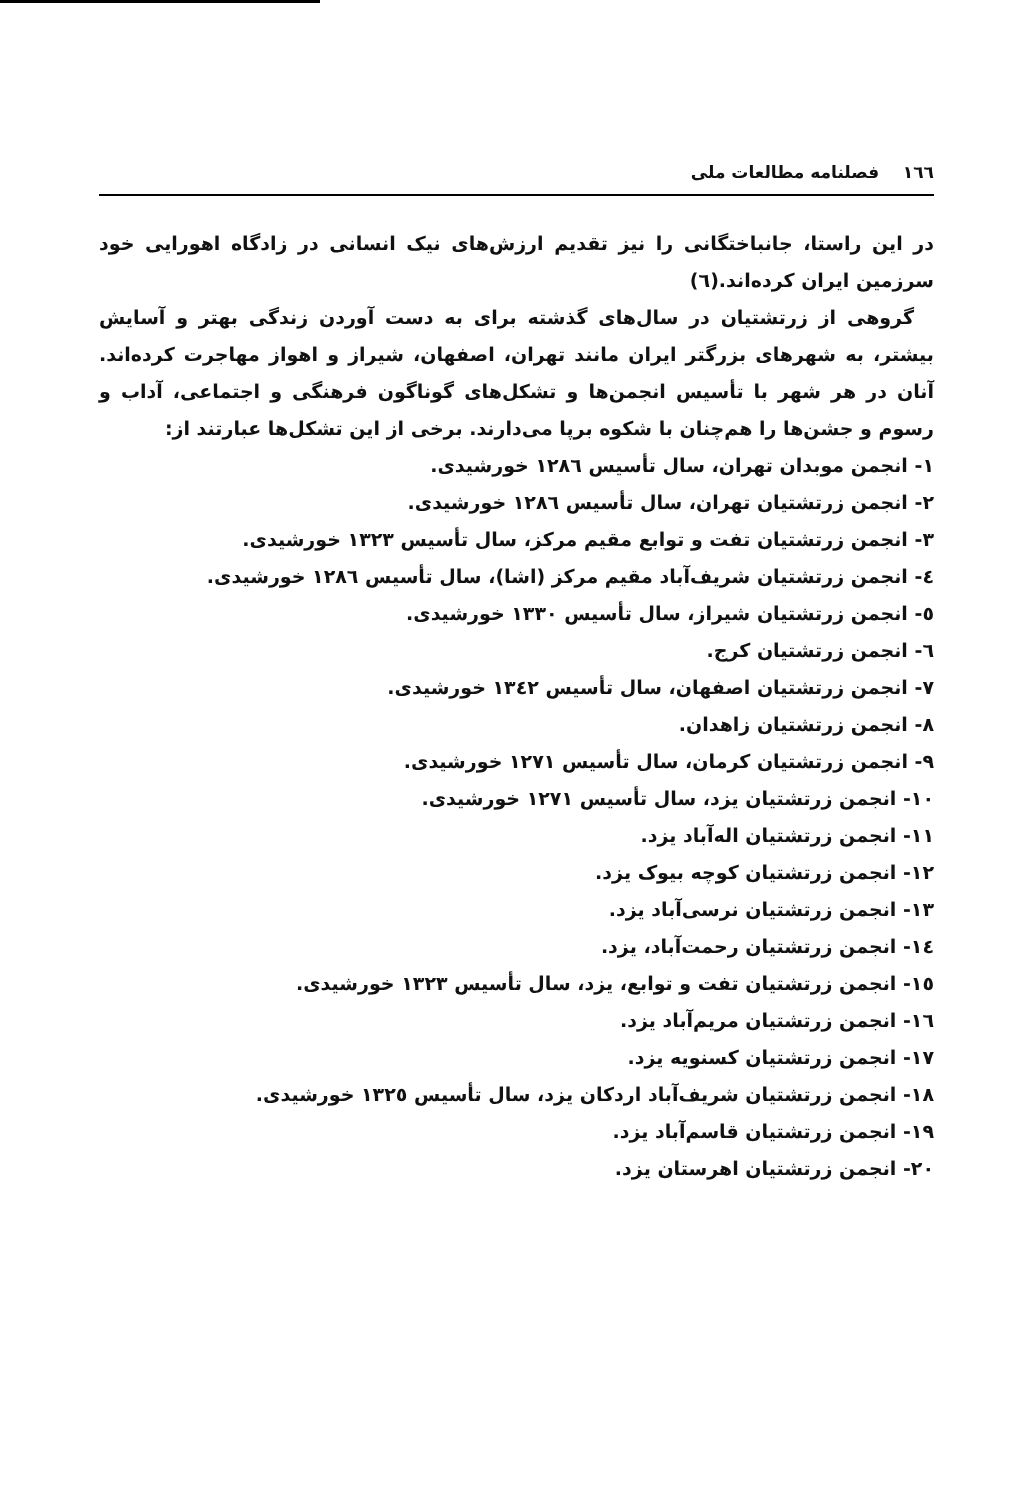١٦٦ فصلنامه مطالعات ملی
در این راستا، جانباختگانی را نیز تقدیم ارزش‌های نیک انسانی در زادگاه اهورایی خود سرزمین ایران کرده‌اند.(٦)
گروهی از زرتشتیان در سال‌های گذشته برای به دست آوردن زندگی بهتر و آسایش بیشتر، به شهرهای بزرگتر ایران مانند تهران، اصفهان، شیراز و اهواز مهاجرت کرده‌اند. آنان در هر شهر با تأسیس انجمن‌ها و تشکل‌های گوناگون فرهنگی و اجتماعی، آداب و رسوم و جشن‌ها را هم‌چنان با شکوه برپا می‌دارند. برخی از این تشکل‌ها عبارتند از:
١- انجمن موبدان تهران، سال تأسیس ١٢٨٦ خورشیدی.
٢- انجمن زرتشتیان تهران، سال تأسیس ١٢٨٦ خورشیدی.
٣- انجمن زرتشتیان تفت و توابع مقیم مرکز، سال تأسیس ١٣٢٣ خورشیدی.
٤- انجمن زرتشتیان شریف‌آباد مقیم مرکز (اشا)، سال تأسیس ١٢٨٦ خورشیدی.
٥- انجمن زرتشتیان شیراز، سال تأسیس ١٣٣٠ خورشیدی.
٦- انجمن زرتشتیان کرج.
٧- انجمن زرتشتیان اصفهان، سال تأسیس ١٣٤٢ خورشیدی.
٨- انجمن زرتشتیان زاهدان.
٩- انجمن زرتشتیان کرمان، سال تأسیس ١٢٧١ خورشیدی.
١٠- انجمن زرتشتیان یزد، سال تأسیس ١٢٧١ خورشیدی.
١١- انجمن زرتشتیان اله‌آباد یزد.
١٢- انجمن زرتشتیان کوچه بیوک یزد.
١٣- انجمن زرتشتیان نرسی‌آباد یزد.
١٤- انجمن زرتشتیان رحمت‌آباد، یزد.
١٥- انجمن زرتشتیان تفت و توابع، یزد، سال تأسیس ١٣٢٣ خورشیدی.
١٦- انجمن زرتشتیان مریم‌آباد یزد.
١٧- انجمن زرتشتیان کسنویه یزد.
١٨- انجمن زرتشتیان شریف‌آباد اردکان یزد، سال تأسیس ١٣٢٥ خورشیدی.
١٩- انجمن زرتشتیان قاسم‌آباد یزد.
٢٠- انجمن زرتشتیان اهرستان یزد.